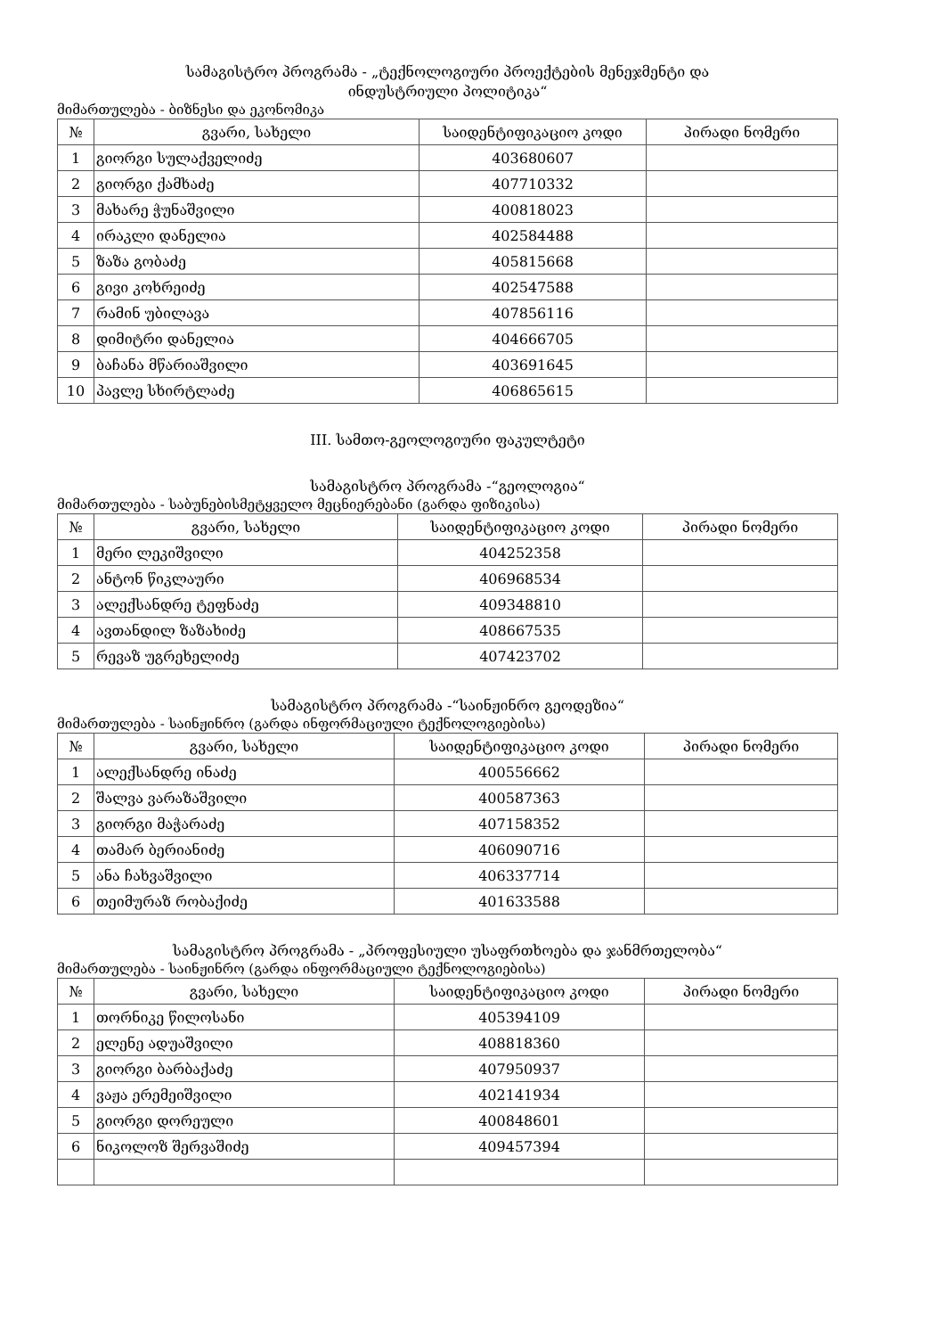სამაგისტრო პროგრამა - „ტექნოლოგიური პროექტების მენეჯმენტი და
ინდუსტრიული პოლიტიკა“
მიმართულება - ბიზნესი და ეკონომიკა
| № | გვარი, სახელი | საიდენტიფიკაციო კოდი | პირადი ნომერი |
| --- | --- | --- | --- |
| 1 | გიორგი სულაქველიძე | 403680607 | |
| 2 | გიორგი ქამხაძე | 407710332 | |
| 3 | მახარე ჭუნაშვილი | 400818023 | |
| 4 | ირაკლი დანელია | 402584488 | |
| 5 | ზაზა გობაძე | 405815668 | |
| 6 | გივი კოხრეიძე | 402547588 | |
| 7 | რამინ უბილავა | 407856116 | |
| 8 | დიმიტრი დანელია | 404666705 | |
| 9 | ბაჩანა მწარიაშვილი | 403691645 | |
| 10 | პავლე სხირტლაძე | 406865615 | |
III. სამთო-გეოლოგიური ფაკულტეტი
სამაგისტრო პროგრამა -“გეოლოგია“
მიმართულება - საბუნებისმეტყველო მეცნიერებანი (გარდა ფიზიკისა)
| № | გვარი, სახელი | საიდენტიფიკაციო კოდი | პირადი ნომერი |
| --- | --- | --- | --- |
| 1 | მერი ლეკიშვილი | 404252358 | |
| 2 | ანტონ წიკლაური | 406968534 | |
| 3 | ალექსანდრე ტეფნაძე | 409348810 | |
| 4 | ავთანდილ ზაზახიძე | 408667535 | |
| 5 | რევაზ უგრეხელიძე | 407423702 | |
სამაგისტრო პროგრამა -“საინჟინრო გეოდეზია“
მიმართულება - საინჟინრო (გარდა ინფორმაციული ტექნოლოგიებისა)
| № | გვარი, სახელი | საიდენტიფიკაციო კოდი | პირადი ნომერი |
| --- | --- | --- | --- |
| 1 | ალექსანდრე ინაძე | 400556662 | |
| 2 | შალვა ვარაზაშვილი | 400587363 | |
| 3 | გიორგი მაჭარაძე | 407158352 | |
| 4 | თამარ ბერიანიძე | 406090716 | |
| 5 | ანა ჩახვაშვილი | 406337714 | |
| 6 | თეიმურაზ რობაქიძე | 401633588 | |
სამაგისტრო პროგრამა - „პროფესიული უსაფრთხოება და ჯანმრთელობა“
მიმართულება - საინჟინრო (გარდა ინფორმაციული ტექნოლოგიებისა)
| № | გვარი, სახელი | საიდენტიფიკაციო კოდი | პირადი ნომერი |
| --- | --- | --- | --- |
| 1 | თორნიკე წილოსანი | 405394109 | |
| 2 | ელენე ადუაშვილი | 408818360 | |
| 3 | გიორგი ბარბაქაძე | 407950937 | |
| 4 | ვაჟა ერემეიშვილი | 402141934 | |
| 5 | გიორგი დორეული | 400848601 | |
| 6 | ნიკოლოზ შერვაშიძე | 409457394 | |